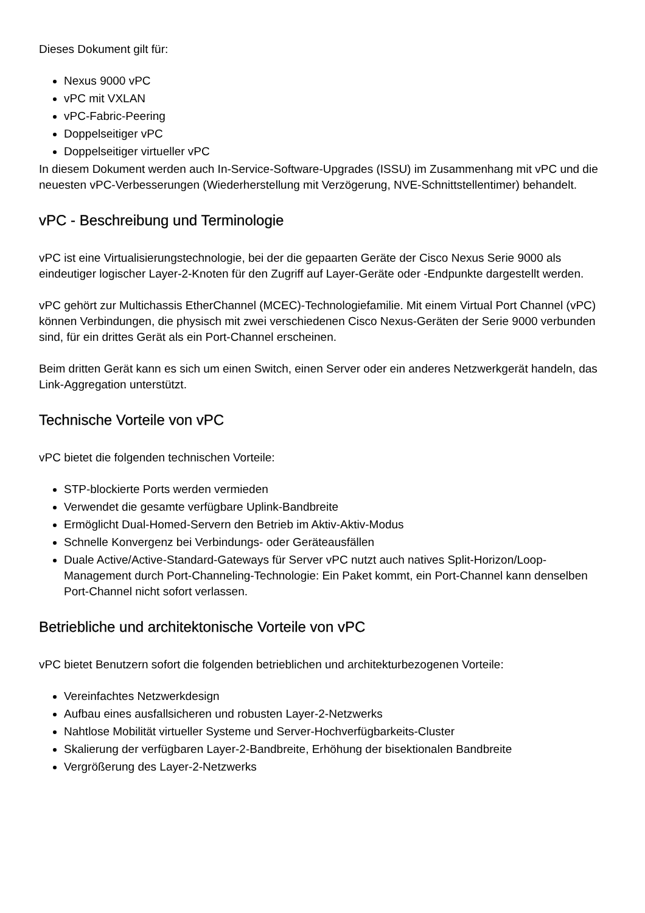Dieses Dokument gilt für:
Nexus 9000 vPC
vPC mit VXLAN
vPC-Fabric-Peering
Doppelseitiger vPC
Doppelseitiger virtueller vPC
In diesem Dokument werden auch In-Service-Software-Upgrades (ISSU) im Zusammenhang mit vPC und die neuesten vPC-Verbesserungen (Wiederherstellung mit Verzögerung, NVE-Schnittstellentimer) behandelt.
vPC - Beschreibung und Terminologie
vPC ist eine Virtualisierungstechnologie, bei der die gepaarten Geräte der Cisco Nexus Serie 9000 als eindeutiger logischer Layer-2-Knoten für den Zugriff auf Layer-Geräte oder -Endpunkte dargestellt werden.
vPC gehört zur Multichassis EtherChannel (MCEC)-Technologiefamilie. Mit einem Virtual Port Channel (vPC) können Verbindungen, die physisch mit zwei verschiedenen Cisco Nexus-Geräten der Serie 9000 verbunden sind, für ein drittes Gerät als ein Port-Channel erscheinen.
Beim dritten Gerät kann es sich um einen Switch, einen Server oder ein anderes Netzwerkgerät handeln, das Link-Aggregation unterstützt.
Technische Vorteile von vPC
vPC bietet die folgenden technischen Vorteile:
STP-blockierte Ports werden vermieden
Verwendet die gesamte verfügbare Uplink-Bandbreite
Ermöglicht Dual-Homed-Servern den Betrieb im Aktiv-Aktiv-Modus
Schnelle Konvergenz bei Verbindungs- oder Geräteausfällen
Duale Active/Active-Standard-Gateways für Server vPC nutzt auch natives Split-Horizon/Loop-Management durch Port-Channeling-Technologie: Ein Paket kommt, ein Port-Channel kann denselben Port-Channel nicht sofort verlassen.
Betriebliche und architektonische Vorteile von vPC
vPC bietet Benutzern sofort die folgenden betrieblichen und architekturbezogenen Vorteile:
Vereinfachtes Netzwerkdesign
Aufbau eines ausfallsicheren und robusten Layer-2-Netzwerks
Nahtlose Mobilität virtueller Systeme und Server-Hochverfügbarkeits-Cluster
Skalierung der verfügbaren Layer-2-Bandbreite, Erhöhung der bisektionalen Bandbreite
Vergrößerung des Layer-2-Netzwerks